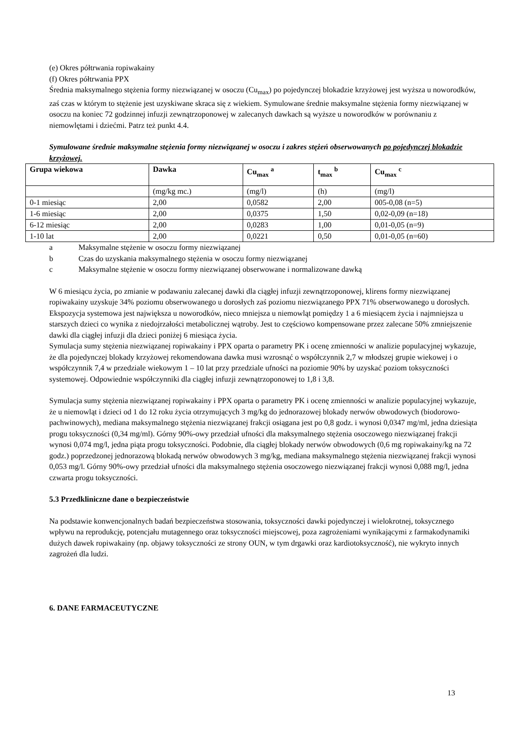(e) Okres półtrwania ropiwakainy
(f) Okres półtrwania PPX
Średnia maksymalnego stężenia formy niezwiązanej w osoczu (Cu<sub>max</sub>) po pojedynczej blokadzie krzyżowej jest wyższa u noworodków, zaś czas w którym to stężenie jest uzyskiwane skraca się z wiekiem. Symulowane średnie maksymalne stężenia formy niezwiązanej w osoczu na koniec 72 godzinnej infuzji zewnątrzoponowej w zalecanych dawkach są wyższe u noworodków w porównaniu z niemowlętami i dziećmi. Patrz też punkt 4.4.
Symulowane średnie maksymalne stężenia formy niezwiązanej w osoczu i zakres stężeń obserwowanych po pojedynczej blokadzie krzyżowej.
| Grupa wiekowa | Dawka | Cu<sub>max</sub> <sup>a</sup> | t<sub>max</sub> <sup>b</sup> | Cu<sub>max</sub> <sup>c</sup> |
| --- | --- | --- | --- | --- |
| | (mg/kg mc.) | (mg/l) | (h) | (mg/l) |
| 0-1 miesiąc | 2,00 | 0,0582 | 2,00 | 005-0,08 (n=5) |
| 1-6 miesiąc | 2,00 | 0,0375 | 1,50 | 0,02-0,09 (n=18) |
| 6-12 miesiąc | 2,00 | 0,0283 | 1,00 | 0,01-0,05 (n=9) |
| 1-10 lat | 2,00 | 0,0221 | 0,50 | 0,01-0,05 (n=60) |
a Maksymalne stężenie w osoczu formy niezwiązanej
b Czas do uzyskania maksymalnego stężenia w osoczu formy niezwiązanej
c Maksymalne stężenie w osoczu formy niezwiązanej obserwowane i normalizowane dawką
W 6 miesiącu życia, po zmianie w podawaniu zalecanej dawki dla ciągłej infuzji zewnątrzoponowej, klirens formy niezwiązanej ropiwakainy uzyskuje 34% poziomu obserwowanego u dorosłych zaś poziomu niezwiązanego PPX 71% obserwowanego u dorosłych. Ekspozycja systemowa jest największa u noworodków, nieco mniejsza u niemowląt pomiędzy 1 a 6 miesiącem życia i najmniejsza u starszych dzieci co wynika z niedojrzałości metabolicznej wątroby. Jest to częściowo kompensowane przez zalecane 50% zmniejszenie dawki dla ciągłej infuzji dla dzieci poniżej 6 miesiąca życia.
Symulacja sumy stężenia niezwiązanej ropiwakainy i PPX oparta o parametry PK i ocenę zmienności w analizie populacyjnej wykazuje, że dla pojedynczej blokady krzyżowej rekomendowana dawka musi wzrosnąć o współczynnik 2,7 w młodszej grupie wiekowej i o współczynnik 7,4 w przedziale wiekowym 1 – 10 lat przy przedziale ufności na poziomie 90% by uzyskać poziom toksyczności systemowej. Odpowiednie współczynniki dla ciągłej infuzji zewnątrzoponowej to 1,8 i 3,8.
Symulacja sumy stężenia niezwiązanej ropiwakainy i PPX oparta o parametry PK i ocenę zmienności w analizie populacyjnej wykazuje, że u niemowląt i dzieci od 1 do 12 roku życia otrzymujących 3 mg/kg do jednorazowej blokady nerwów obwodowych (biodorowo-pachwinowych), mediana maksymalnego stężenia niezwiązanej frakcji osiągana jest po 0,8 godz. i wynosi 0,0347 mg/ml, jedna dziesiąta progu toksyczności (0,34 mg/ml). Górny 90%-owy przedział ufności dla maksymalnego stężenia osoczowego niezwiązanej frakcji wynosi 0,074 mg/l, jedna piąta progu toksyczności. Podobnie, dla ciągłej blokady nerwów obwodowych (0,6 mg ropiwakainy/kg na 72 godz.) poprzedzonej jednorazową blokadą nerwów obwodowych 3 mg/kg, mediana maksymalnego stężenia niezwiązanej frakcji wynosi 0,053 mg/l. Górny 90%-owy przedział ufności dla maksymalnego stężenia osoczowego niezwiązanej frakcji wynosi 0,088 mg/l, jedna czwarta progu toksyczności.
5.3 Przedkliniczne dane o bezpieczeństwie
Na podstawie konwencjonalnych badań bezpieczeństwa stosowania, toksyczności dawki pojedynczej i wielokrotnej, toksycznego wpływu na reprodukcję, potencjału mutagennego oraz toksyczności miejscowej, poza zagrożeniami wynikającymi z farmakodynamiki dużych dawek ropiwakainy (np. objawy toksyczności ze strony OUN, w tym drgawki oraz kardiotoksyczność), nie wykryto innych zagrożeń dla ludzi.
6. DANE FARMACEUTYCZNE
13